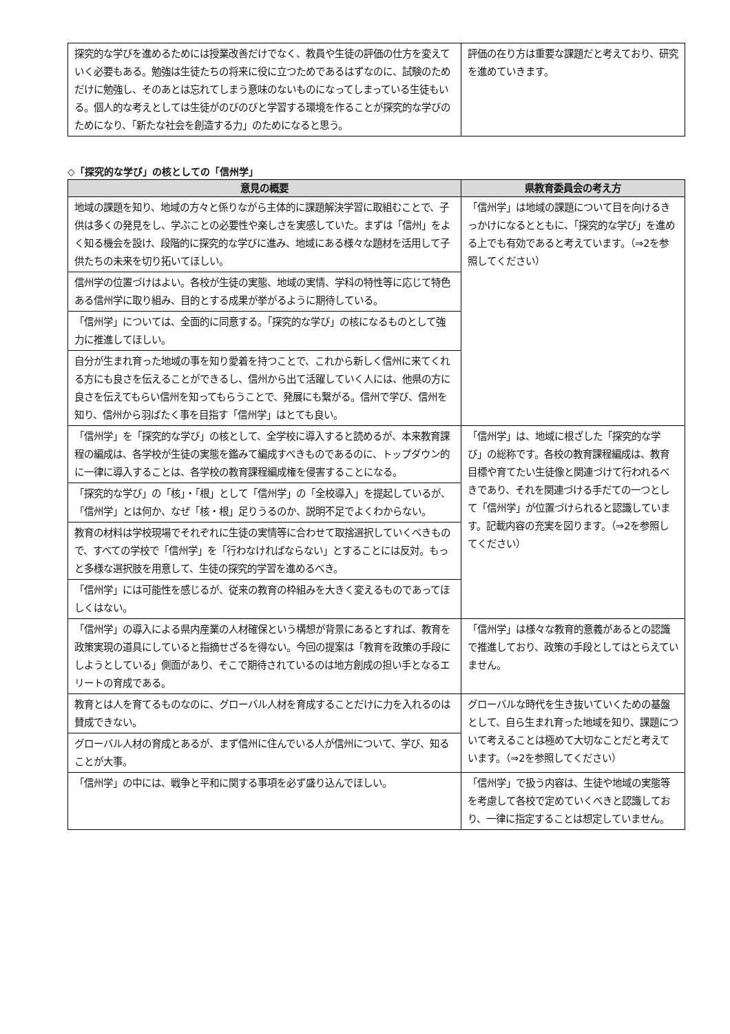| 探究的な学びを進めるためには授業改善だけでなく、教員や生徒の評価の仕方を変えていく必要もある。勉強は生徒たちの将来に役に立つためであるはずなのに、試験のためだけに勉強し、そのあとは忘れてしまう意味のないものになってしまっている生徒もいる。個人的な考えとしては生徒がのびのびと学習する環境を作ることが探究的な学びのためになり、「新たな社会を創造する力」のためになると思う。 | 評価の在り方は重要な課題だと考えており、研究を進めていきます。 |
◇「探究的な学び」の核としての「信州学」
| 意見の概要 | 県教育委員会の考え方 |
| --- | --- |
| 地域の課題を知り、地域の方々と係りながら主体的に課題解決学習に取組むことで、子供は多くの発見をし、学ぶことの必要性や楽しさを実感していた。まずは「信州」をよく知る機会を設け、段階的に探究的な学びに進み、地域にある様々な題材を活用して子供たちの未来を切り拓いてほしい。 | 「信州学」は地域の課題について目を向けるきっかけになるとともに、「探究的な学び」を進める上でも有効であると考えています。（⇒2を参照してください） |
| 信州学の位置づけはよい。各校が生徒の実態、地域の実情、学科の特性等に応じて特色ある信州学に取り組み、目的とする成果が挙がるように期待している。 | |
| 「信州学」については、全面的に同意する。「探究的な学び」の核になるものとして強力に推進してほしい。 | |
| 自分が生まれ育った地域の事を知り愛着を持つことで、これから新しく信州に来てくれる方にも良さを伝えることができるし、信州から出て活躍していく人には、他県の方に良さを伝えてもらい信州を知ってもらうことで、発展にも繋がる。信州で学び、信州を知り、信州から羽ばたく事を目指す「信州学」はとても良い。 | |
| 「信州学」を「探究的な学び」の核として、全学校に導入すると読めるが、本来教育課程の編成は、各学校が生徒の実態を鑑みて編成すべきものであるのに、トップダウン的に一律に導入することは、各学校の教育課程編成権を侵害することになる。 | 「信州学」は、地域に根ざした「探究的な学び」の総称です。各校の教育課程編成は、教育目標や育てたい生徒像と関連づけて行われるべきであり、それを関連づける手だての一つとして「信州学」が位置づけられると認識しています。記載内容の充実を図ります。（⇒2を参照してください） |
| 「探究的な学び」の「核」・「根」として「信州学」の「全校導入」を提起しているが、「信州学」とは何か、なぜ「核・根」足りうるのか、説明不足でよくわからない。 | |
| 教育の材料は学校現場でそれぞれに生徒の実情等に合わせて取捨選択していくべきもので、すべての学校で「信州学」を「行わなければならない」とすることには反対。もっと多様な選択肢を用意して、生徒の探究的学習を進めるべき。 | |
| 「信州学」には可能性を感じるが、従来の教育の枠組みを大きく変えるものであってほしくはない。 | |
| 「信州学」の導入による県内産業の人材確保という構想が背景にあるとすれば、教育を政策実現の道具にしていると指摘せざるを得ない。今回の提案は「教育を政策の手段にしようとしている」側面があり、そこで期待されているのは地方創成の担い手となるエリートの育成である。 | 「信州学」は様々な教育的意義があるとの認識で推進しており、政策の手段としてはとらえていません。 |
| 教育とは人を育てるものなのに、グローバル人材を育成することだけに力を入れるのは賛成できない。 | グローバルな時代を生き抜いていくための基盤として、自ら生まれ育った地域を知り、課題について考えることは極めて大切なことだと考えています。（⇒2を参照してください） |
| グローバル人材の育成とあるが、まず信州に住んでいる人が信州について、学び、知ることが大事。 | |
| 「信州学」の中には、戦争と平和に関する事項を必ず盛り込んでほしい。 | 「信州学」で扱う内容は、生徒や地域の実態等を考慮して各校で定めていくべきと認識しており、一律に指定することは想定していません。 |